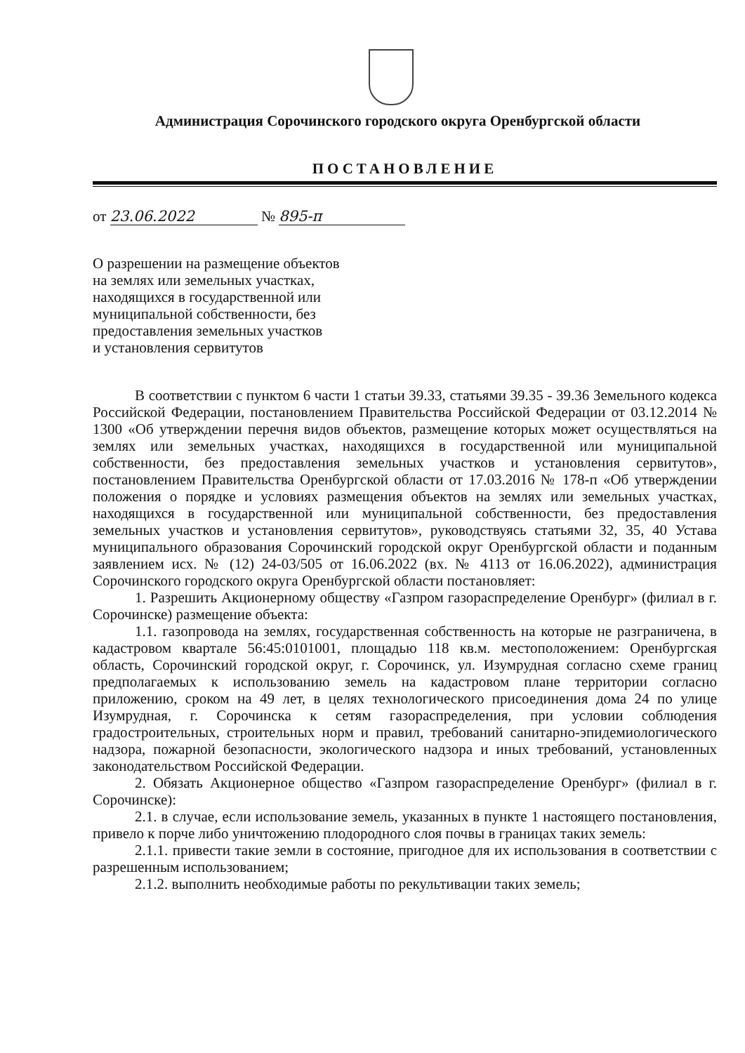Администрация Сорочинского городского округа Оренбургской области
ПОСТАНОВЛЕНИЕ
от 23.06.2022 № 895-п
О разрешении на размещение объектов
на землях или земельных участках,
находящихся в государственной или
муниципальной собственности, без
предоставления земельных участков
и установления сервитутов
В соответствии с пунктом 6 части 1 статьи 39.33, статьями 39.35 - 39.36 Земельного кодекса Российской Федерации, постановлением Правительства Российской Федерации от 03.12.2014 № 1300 «Об утверждении перечня видов объектов, размещение которых может осуществляться на землях или земельных участках, находящихся в государственной или муниципальной собственности, без предоставления земельных участков и установления сервитутов», постановлением Правительства Оренбургской области от 17.03.2016 № 178-п «Об утверждении положения о порядке и условиях размещения объектов на землях или земельных участках, находящихся в государственной или муниципальной собственности, без предоставления земельных участков и установления сервитутов», руководствуясь статьями 32, 35, 40 Устава муниципального образования Сорочинский городской округ Оренбургской области и поданным заявлением исх. № (12) 24-03/505 от 16.06.2022 (вх. № 4113 от 16.06.2022), администрация Сорочинского городского округа Оренбургской области постановляет:
1. Разрешить Акционерному обществу «Газпром газораспределение Оренбург» (филиал в г. Сорочинске) размещение объекта:
1.1. газопровода на землях, государственная собственность на которые не разграничена, в кадастровом квартале 56:45:0101001, площадью 118 кв.м. местоположением: Оренбургская область, Сорочинский городской округ, г. Сорочинск, ул. Изумрудная согласно схеме границ предполагаемых к использованию земель на кадастровом плане территории согласно приложению, сроком на 49 лет, в целях технологического присоединения дома 24 по улице Изумрудная, г. Сорочинска к сетям газораспределения, при условии соблюдения градостроительных, строительных норм и правил, требований санитарно-эпидемиологического надзора, пожарной безопасности, экологического надзора и иных требований, установленных законодательством Российской Федерации.
2. Обязать Акционерное общество «Газпром газораспределение Оренбург» (филиал в г. Сорочинске):
2.1. в случае, если использование земель, указанных в пункте 1 настоящего постановления, привело к порче либо уничтожению плодородного слоя почвы в границах таких земель:
2.1.1. привести такие земли в состояние, пригодное для их использования в соответствии с разрешенным использованием;
2.1.2. выполнить необходимые работы по рекультивации таких земель;